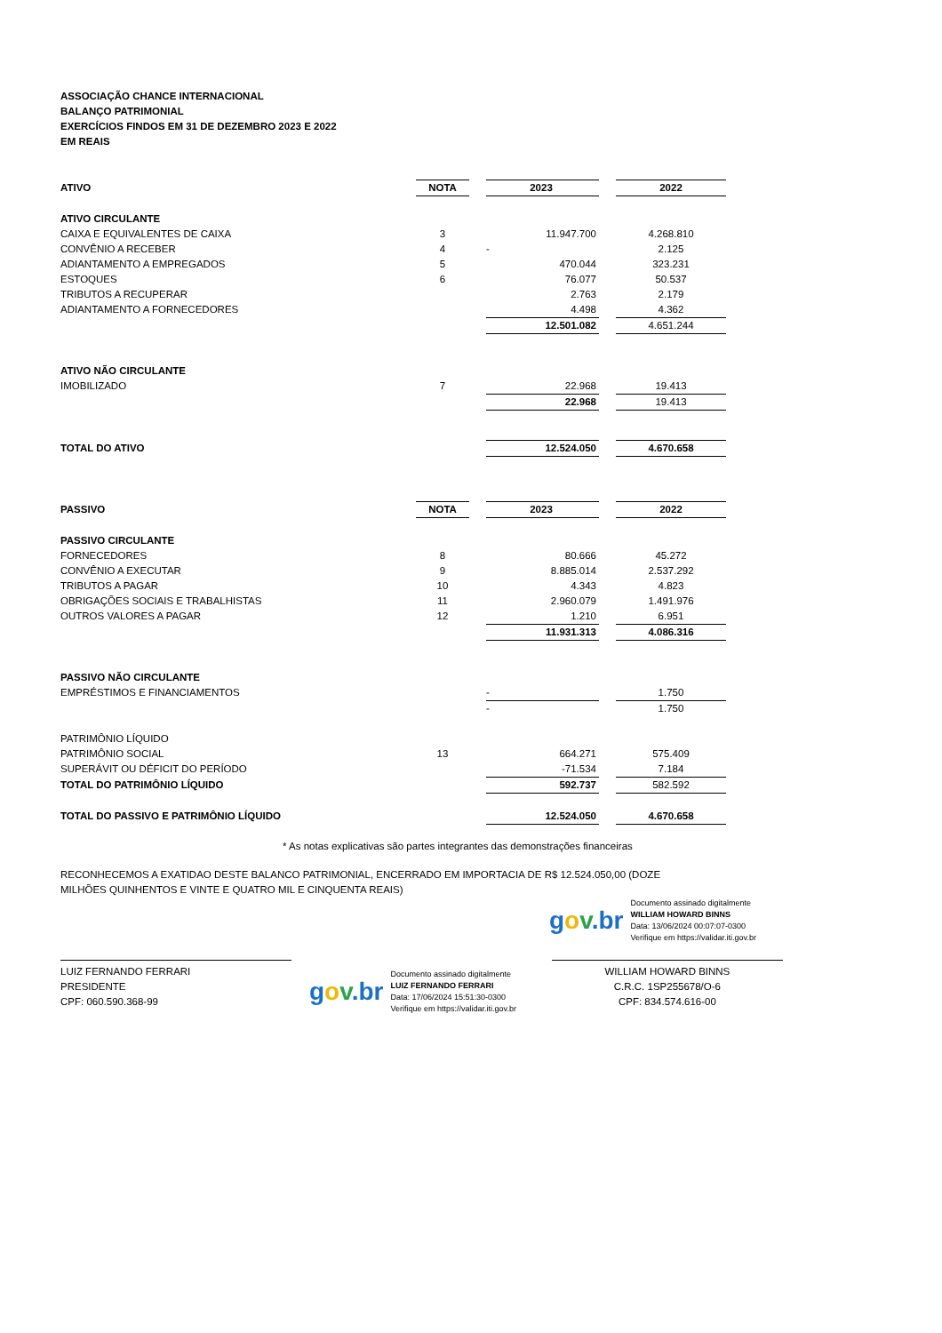ASSOCIAÇÃO CHANCE INTERNACIONAL
BALANÇO PATRIMONIAL
EXERCÍCIOS FINDOS EM 31 DE DEZEMBRO 2023 E 2022
EM REAIS
| ATIVO | NOTA | | 2023 | | 2022 |
| ATIVO CIRCULANTE | | | | | |
| CAIXA E EQUIVALENTES DE CAIXA | 3 | | 11.947.700 | | 4.268.810 |
| CONVÊNIO A RECEBER | 4 | | - | | 2.125 |
| ADIANTAMENTO A EMPREGADOS | 5 | | 470.044 | | 323.231 |
| ESTOQUES | 6 | | 76.077 | | 50.537 |
| TRIBUTOS A RECUPERAR | | | 2.763 | | 2.179 |
| ADIANTAMENTO A FORNECEDORES | | | 4.498 | | 4.362 |
| | | | 12.501.082 | | 4.651.244 |
| ATIVO NÃO CIRCULANTE | | | | | |
| IMOBILIZADO | 7 | | 22.968 | | 19.413 |
| | | | 22.968 | | 19.413 |
| TOTAL DO ATIVO | | | 12.524.050 | | 4.670.658 |
| PASSIVO | NOTA | | 2023 | | 2022 |
| PASSIVO CIRCULANTE | | | | | |
| FORNECEDORES | 8 | | 80.666 | | 45.272 |
| CONVÊNIO A EXECUTAR | 9 | | 8.885.014 | | 2.537.292 |
| TRIBUTOS A PAGAR | 10 | | 4.343 | | 4.823 |
| OBRIGAÇÕES SOCIAIS E TRABALHISTAS | 11 | | 2.960.079 | | 1.491.976 |
| OUTROS VALORES A PAGAR | 12 | | 1.210 | | 6.951 |
| | | | 11.931.313 | | 4.086.316 |
| PASSIVO NÃO CIRCULANTE | | | | | |
| EMPRÉSTIMOS E FINANCIAMENTOS | | | - | | 1.750 |
| | | | - | | 1.750 |
| PATRIMÔNIO LÍQUIDO | | | | | |
| PATRIMÔNIO SOCIAL | 13 | | 664.271 | | 575.409 |
| SUPERÁVIT OU DÉFICIT DO PERÍODO | | | -71.534 | | 7.184 |
| TOTAL DO PATRIMÔNIO LÍQUIDO | | | 592.737 | | 582.592 |
| TOTAL DO PASSIVO E PATRIMÔNIO LÍQUIDO | | | 12.524.050 | | 4.670.658 |
* As notas explicativas são partes integrantes das demonstrações financeiras
RECONHECEMOS A EXATIDAO DESTE BALANCO PATRIMONIAL, ENCERRADO EM IMPORTACIA DE R$ 12.524.050,00 (DOZE MILHÕES QUINHENTOS E VINTE E QUATRO MIL E CINQUENTA REAIS)
gov.br
Documento assinado digitalmente
WILLIAM HOWARD BINNS
Data: 13/06/2024 00:07:07-0300
Verifique em https://validar.iti.gov.br
LUIZ FERNANDO FERRARI
PRESIDENTE
CPF: 060.590.368-99
gov.br
Documento assinado digitalmente
LUIZ FERNANDO FERRARI
Data: 17/06/2024 15:51:30-0300
Verifique em https://validar.iti.gov.br
WILLIAM HOWARD BINNS
C.R.C. 1SP255678/O-6
CPF: 834.574.616-00